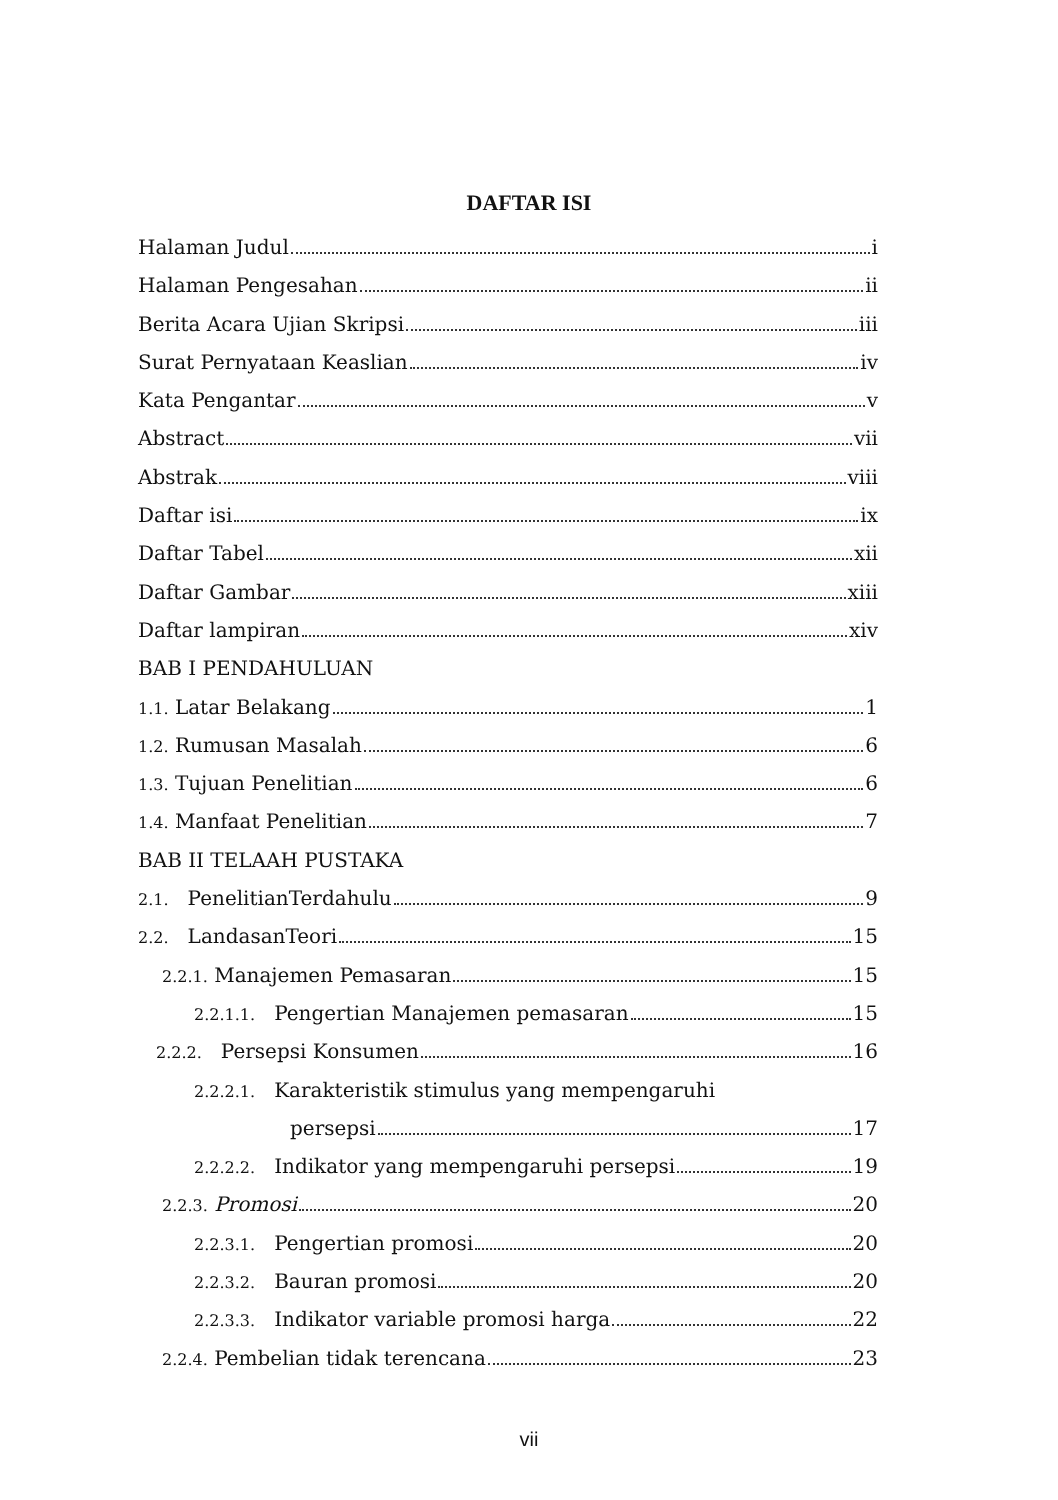DAFTAR ISI
Halaman Judul i
Halaman Pengesahan ii
Berita Acara Ujian Skripsi iii
Surat Pernyataan Keaslian iv
Kata Pengantar v
Abstract vii
Abstrak viii
Daftar isi ix
Daftar Tabel xii
Daftar Gambar xiii
Daftar lampiran xiv
BAB I PENDAHULUAN
1.1. Latar Belakang 1
1.2. Rumusan Masalah 6
1.3. Tujuan Penelitian 6
1.4. Manfaat Penelitian 7
BAB II TELAAH PUSTAKA
2.1. PenelitianTerdahulu 9
2.2. LandasanTeori 15
2.2.1. Manajemen Pemasaran 15
2.2.1.1. Pengertian Manajemen pemasaran 15
2.2.2. Persepsi Konsumen 16
2.2.2.1. Karakteristik stimulus yang mempengaruhi
persepsi 17
2.2.2.2. Indikator yang mempengaruhi persepsi 19
2.2.3. Promosi 20
2.2.3.1. Pengertian promosi 20
2.2.3.2. Bauran promosi 20
2.2.3.3. Indikator variable promosi harga 22
2.2.4. Pembelian tidak terencana 23
vii